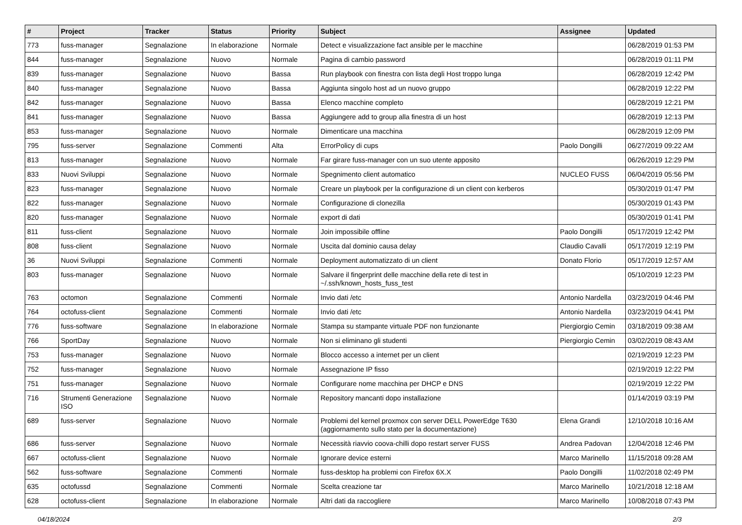| # | Project | Tracker | Status | Priority | Subject | Assignee | Updated |
| --- | --- | --- | --- | --- | --- | --- | --- |
| 773 | fuss-manager | Segnalazione | In elaborazione | Normale | Detect e visualizzazione fact ansible per le macchine | | 06/28/2019 01:53 PM |
| 844 | fuss-manager | Segnalazione | Nuovo | Normale | Pagina di cambio password | | 06/28/2019 01:11 PM |
| 839 | fuss-manager | Segnalazione | Nuovo | Bassa | Run playbook con finestra con lista degli Host troppo lunga | | 06/28/2019 12:42 PM |
| 840 | fuss-manager | Segnalazione | Nuovo | Bassa | Aggiunta singolo host ad un nuovo gruppo | | 06/28/2019 12:22 PM |
| 842 | fuss-manager | Segnalazione | Nuovo | Bassa | Elenco macchine completo | | 06/28/2019 12:21 PM |
| 841 | fuss-manager | Segnalazione | Nuovo | Bassa | Aggiungere add to group alla finestra di un host | | 06/28/2019 12:13 PM |
| 853 | fuss-manager | Segnalazione | Nuovo | Normale | Dimenticare una macchina | | 06/28/2019 12:09 PM |
| 795 | fuss-server | Segnalazione | Commenti | Alta | ErrorPolicy di cups | Paolo Dongilli | 06/27/2019 09:22 AM |
| 813 | fuss-manager | Segnalazione | Nuovo | Normale | Far girare fuss-manager con un suo utente apposito | | 06/26/2019 12:29 PM |
| 833 | Nuovi Sviluppi | Segnalazione | Nuovo | Normale | Spegnimento client automatico | NUCLEO FUSS | 06/04/2019 05:56 PM |
| 823 | fuss-manager | Segnalazione | Nuovo | Normale | Creare un playbook per la configurazione di un client con kerberos | | 05/30/2019 01:47 PM |
| 822 | fuss-manager | Segnalazione | Nuovo | Normale | Configurazione di clonezilla | | 05/30/2019 01:43 PM |
| 820 | fuss-manager | Segnalazione | Nuovo | Normale | export di dati | | 05/30/2019 01:41 PM |
| 811 | fuss-client | Segnalazione | Nuovo | Normale | Join impossibile offline | Paolo Dongilli | 05/17/2019 12:42 PM |
| 808 | fuss-client | Segnalazione | Nuovo | Normale | Uscita dal dominio causa delay | Claudio Cavalli | 05/17/2019 12:19 PM |
| 36 | Nuovi Sviluppi | Segnalazione | Commenti | Normale | Deployment automatizzato di un client | Donato Florio | 05/17/2019 12:57 AM |
| 803 | fuss-manager | Segnalazione | Nuovo | Normale | Salvare il fingerprint delle macchine della rete di test in ~/.ssh/known_hosts_fuss_test | | 05/10/2019 12:23 PM |
| 763 | octomon | Segnalazione | Commenti | Normale | Invio dati /etc | Antonio Nardella | 03/23/2019 04:46 PM |
| 764 | octofuss-client | Segnalazione | Commenti | Normale | Invio dati /etc | Antonio Nardella | 03/23/2019 04:41 PM |
| 776 | fuss-software | Segnalazione | In elaborazione | Normale | Stampa su stampante virtuale PDF non funzionante | Piergiorgio Cemin | 03/18/2019 09:38 AM |
| 766 | SportDay | Segnalazione | Nuovo | Normale | Non si eliminano gli studenti | Piergiorgio Cemin | 03/02/2019 08:43 AM |
| 753 | fuss-manager | Segnalazione | Nuovo | Normale | Blocco accesso a internet per un client | | 02/19/2019 12:23 PM |
| 752 | fuss-manager | Segnalazione | Nuovo | Normale | Assegnazione IP fisso | | 02/19/2019 12:22 PM |
| 751 | fuss-manager | Segnalazione | Nuovo | Normale | Configurare nome macchina per DHCP e DNS | | 02/19/2019 12:22 PM |
| 716 | Strumenti Generazione ISO | Segnalazione | Nuovo | Normale | Repository mancanti dopo installazione | | 01/14/2019 03:19 PM |
| 689 | fuss-server | Segnalazione | Nuovo | Normale | Problemi del kernel proxmox con server DELL PowerEdge T630 (aggiornamento sullo stato per la documentazione) | Elena Grandi | 12/10/2018 10:16 AM |
| 686 | fuss-server | Segnalazione | Nuovo | Normale | Necessità riavvio coova-chilli dopo restart server FUSS | Andrea Padovan | 12/04/2018 12:46 PM |
| 667 | octofuss-client | Segnalazione | Nuovo | Normale | Ignorare device esterni | Marco Marinello | 11/15/2018 09:28 AM |
| 562 | fuss-software | Segnalazione | Commenti | Normale | fuss-desktop ha problemi con Firefox 6X.X | Paolo Dongilli | 11/02/2018 02:49 PM |
| 635 | octofussd | Segnalazione | Commenti | Normale | Scelta creazione tar | Marco Marinello | 10/21/2018 12:18 AM |
| 628 | octofuss-client | Segnalazione | In elaborazione | Normale | Altri dati da raccogliere | Marco Marinello | 10/08/2018 07:43 PM |
04/18/2024 2/3